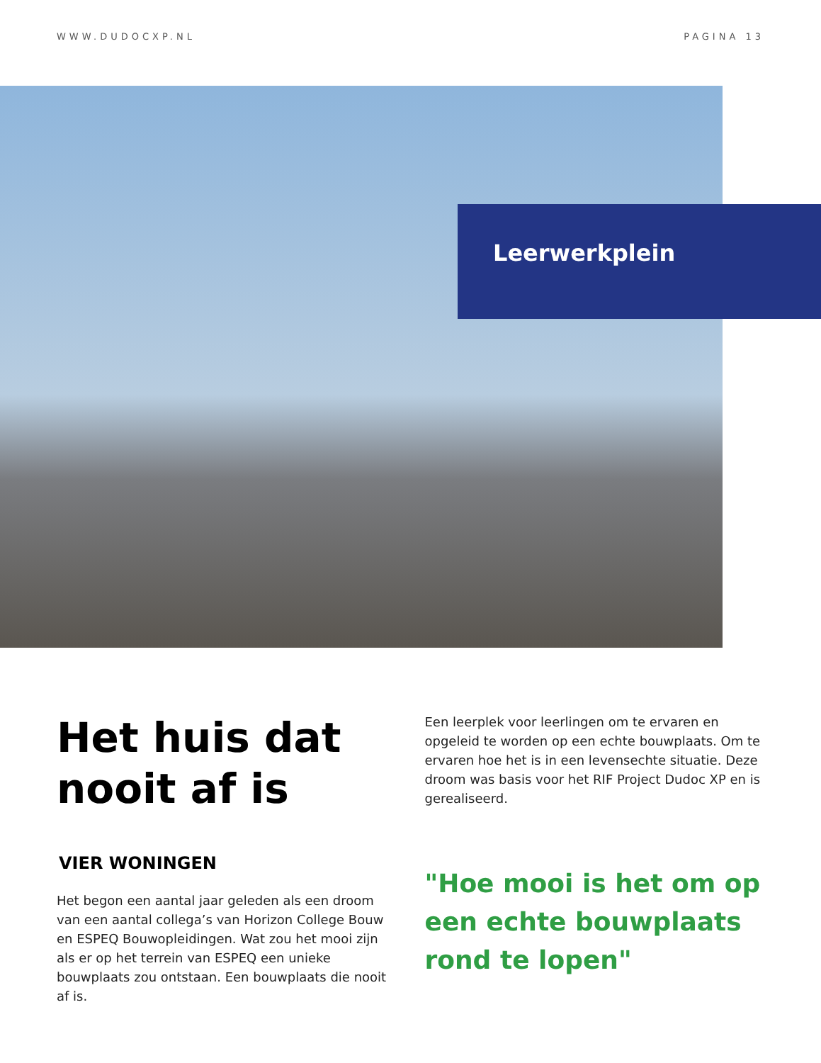WWW.DUDOCXP.NL PAGINA 13
Leerwerkplein
Het huis dat nooit af is
VIER WONINGEN
Het begon een aantal jaar geleden als een droom van een aantal collega’s van Horizon College Bouw en ESPEQ Bouwopleidingen. Wat zou het mooi zijn als er op het terrein van ESPEQ een unieke bouwplaats zou ontstaan. Een bouwplaats die nooit af is.
Een leerplek voor leerlingen om te ervaren en opgeleid te worden op een echte bouwplaats. Om te ervaren hoe het is in een levensechte situatie. Deze droom was basis voor het RIF Project Dudoc XP en is gerealiseerd.
"Hoe mooi is het om op een echte bouwplaats rond te lopen"